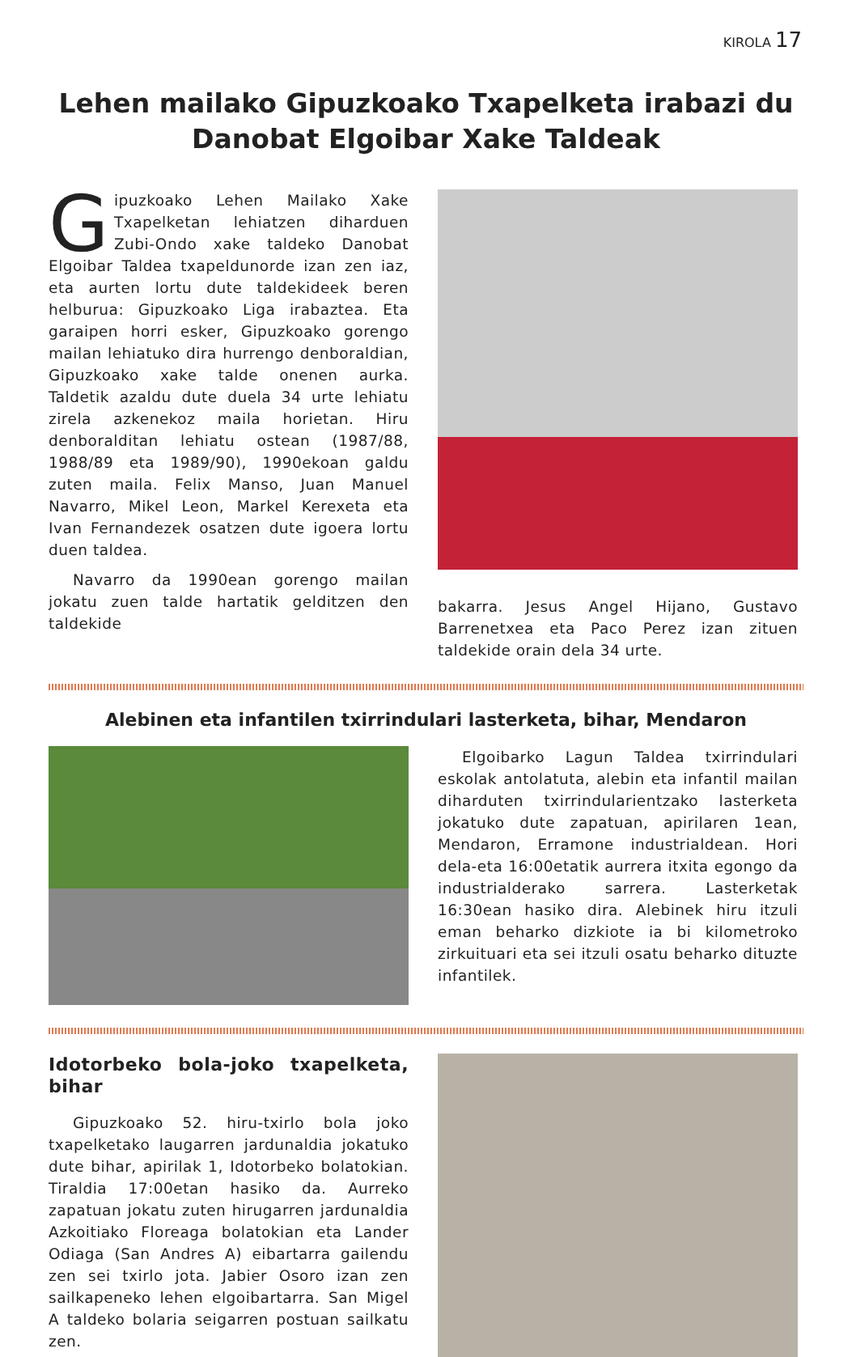KIROLA 17
Lehen mailako Gipuzkoako Txapelketa irabazi du Danobat Elgoibar Xake Taldeak
Gipuzkoako Lehen Mailako Xake Txapelketan lehiatzen diharduen Zubi-Ondo xake taldeko Danobat Elgoibar Taldea txapeldunorde izan zen iaz, eta aurten lortu dute taldekideek beren helburua: Gipuzkoako Liga irabaztea. Eta garaipen horri esker, Gipuzkoako gorengo mailan lehiatuko dira hurrengo denboraldian, Gipuzkoako xake talde onenen aurka. Taldetik azaldu dute duela 34 urte lehiatu zirela azkenekoz maila horietan. Hiru denboralditan lehiatu ostean (1987/88, 1988/89 eta 1989/90), 1990ekoan galdu zuten maila. Felix Manso, Juan Manuel Navarro, Mikel Leon, Markel Kerexeta eta Ivan Fernandezek osatzen dute igoera lortu duen taldea.
Navarro da 1990ean gorengo mailan jokatu zuen talde hartatik gelditzen den taldekide
bakarra. Jesus Angel Hijano, Gustavo Barrenetxea eta Paco Perez izan zituen taldekide orain dela 34 urte.
Alebinen eta infantilen txirrindulari lasterketa, bihar, Mendaron
Elgoibarko Lagun Taldea txirrindulari eskolak antolatuta, alebin eta infantil mailan diharduten txirrindularientzako lasterketa jokatuko dute zapatuan, apirilaren 1ean, Mendaron, Erramone industrialdean. Hori dela-eta 16:00etatik aurrera itxita egongo da industrialderako sarrera. Lasterketak 16:30ean hasiko dira. Alebinek hiru itzuli eman beharko dizkiote ia bi kilometroko zirkuituari eta sei itzuli osatu beharko dituzte infantilek.
Idotorbeko bola-joko txapelketa, bihar
Gipuzkoako 52. hiru-txirlo bola joko txapelketako laugarren jardunaldia jokatuko dute bihar, apirilak 1, Idotorbeko bolatokian. Tiraldia 17:00etan hasiko da. Aurreko zapatuan jokatu zuten hirugarren jardunaldia Azkoitiako Floreaga bolatokian eta Lander Odiaga (San Andres A) eibartarra gailendu zen sei txirlo jota. Jabier Osoro izan zen sailkapeneko lehen elgoibartarra. San Migel A taldeko bolaria seigarren postuan sailkatu zen.